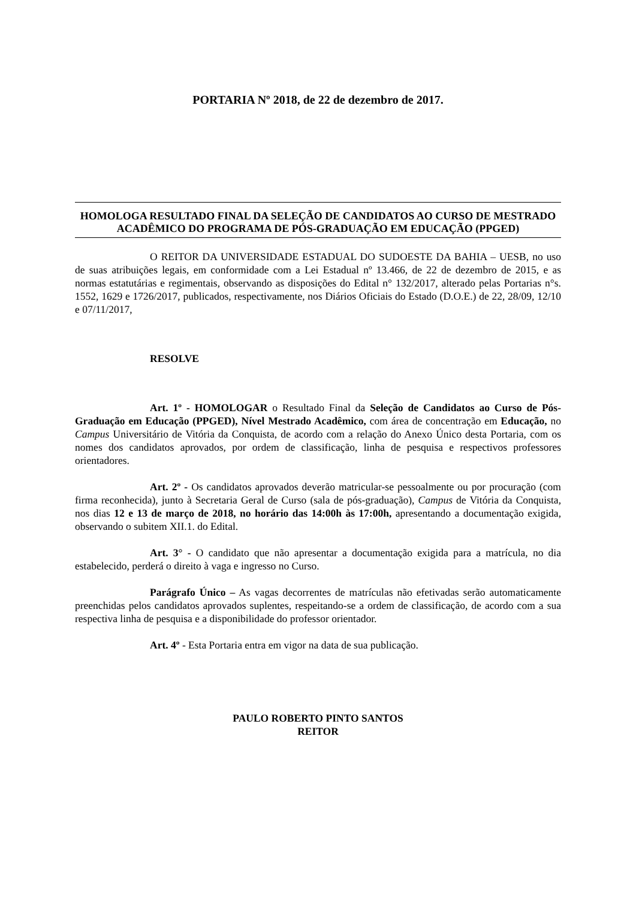PORTARIA Nº 2018, de 22 de dezembro de 2017.
HOMOLOGA RESULTADO FINAL DA SELEÇÃO DE CANDIDATOS AO CURSO DE MESTRADO ACADÊMICO DO PROGRAMA DE PÓS-GRADUAÇÃO EM EDUCAÇÃO (PPGED)
O REITOR DA UNIVERSIDADE ESTADUAL DO SUDOESTE DA BAHIA – UESB, no uso de suas atribuições legais, em conformidade com a Lei Estadual nº 13.466, de 22 de dezembro de 2015, e as normas estatutárias e regimentais, observando as disposições do Edital n° 132/2017, alterado pelas Portarias n°s. 1552, 1629 e 1726/2017, publicados, respectivamente, nos Diários Oficiais do Estado (D.O.E.) de 22, 28/09, 12/10 e 07/11/2017,
RESOLVE
Art. 1º - HOMOLOGAR o Resultado Final da Seleção de Candidatos ao Curso de Pós-Graduação em Educação (PPGED), Nível Mestrado Acadêmico, com área de concentração em Educação, no Campus Universitário de Vitória da Conquista, de acordo com a relação do Anexo Único desta Portaria, com os nomes dos candidatos aprovados, por ordem de classificação, linha de pesquisa e respectivos professores orientadores.
Art. 2º - Os candidatos aprovados deverão matricular-se pessoalmente ou por procuração (com firma reconhecida), junto à Secretaria Geral de Curso (sala de pós-graduação), Campus de Vitória da Conquista, nos dias 12 e 13 de março de 2018, no horário das 14:00h às 17:00h, apresentando a documentação exigida, observando o subitem XII.1. do Edital.
Art. 3° - O candidato que não apresentar a documentação exigida para a matrícula, no dia estabelecido, perderá o direito à vaga e ingresso no Curso.
Parágrafo Único – As vagas decorrentes de matrículas não efetivadas serão automaticamente preenchidas pelos candidatos aprovados suplentes, respeitando-se a ordem de classificação, de acordo com a sua respectiva linha de pesquisa e a disponibilidade do professor orientador.
Art. 4º - Esta Portaria entra em vigor na data de sua publicação.
PAULO ROBERTO PINTO SANTOS
REITOR